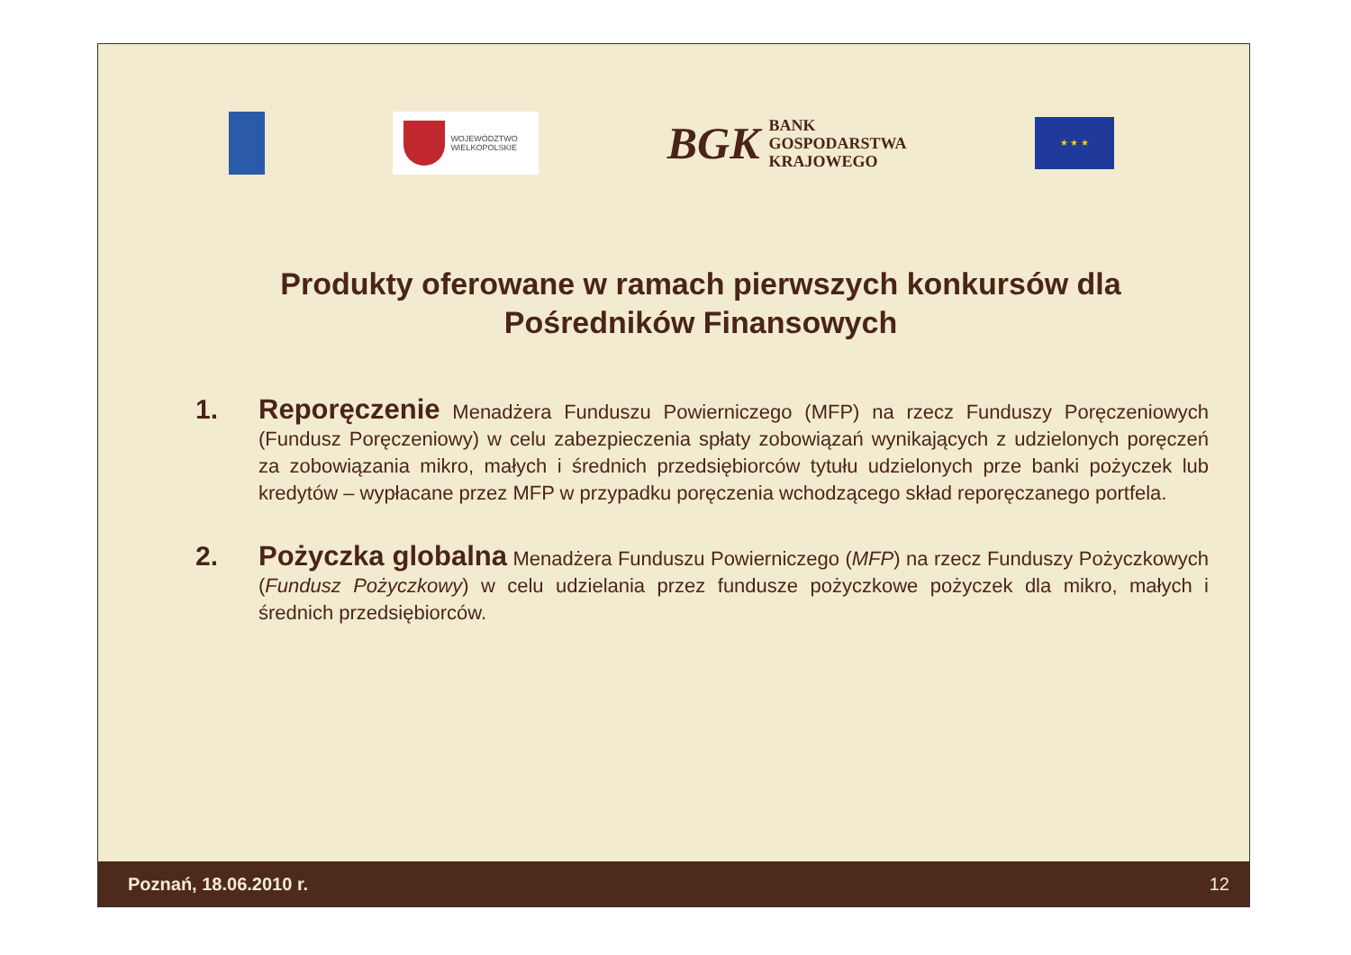WOJEWÓDZTWO
WIELKOPOLSKIE
BGK BANK
GOSPODARSTWA
KRAJOWEGO
★ ★ ★
Produkty oferowane w ramach pierwszych konkursów dla Pośredników Finansowych
1. Reporęczenie Menadżera Funduszu Powierniczego (MFP) na rzecz Funduszy Poręczeniowych (Fundusz Poręczeniowy) w celu zabezpieczenia spłaty zobowiązań wynikających z udzielonych poręczeń za zobowiązania mikro, małych i średnich przedsiębiorców tytułu udzielonych prze banki pożyczek lub kredytów – wypłacane przez MFP w przypadku poręczenia wchodzącego skład reporęczanego portfela.
2. Pożyczka globalna Menadżera Funduszu Powierniczego (MFP) na rzecz Funduszy Pożyczkowych (Fundusz Pożyczkowy) w celu udzielania przez fundusze pożyczkowe pożyczek dla mikro, małych i średnich przedsiębiorców.
Poznań, 18.06.2010 r. 12